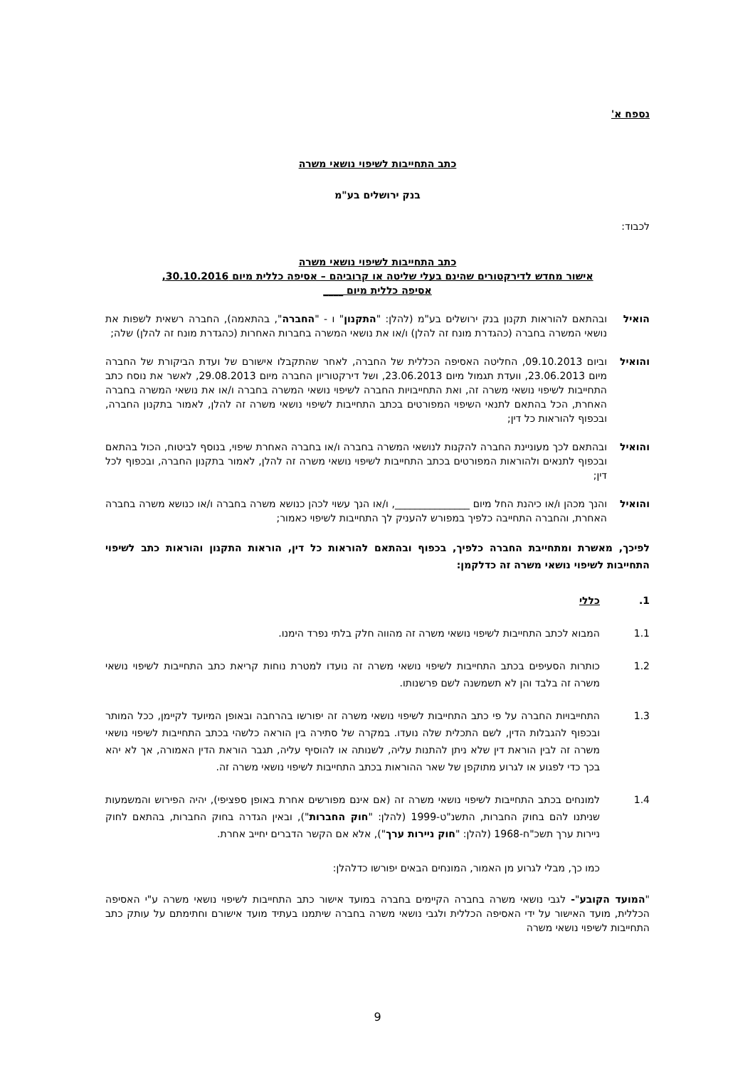נספח א'
כתב התחייבות לשיפוי נושאי משרה
בנק ירושלים בע"מ
לכבוד:
כתב התחייבות לשיפוי נושאי משרה
אישור מחדש לדירקטורים שהינם בעלי שליטה או קרוביהם – אסיפה כללית מיום 30.10.2016,
אסיפה כללית מיום ____
הואיל ובהתאם להוראות תקנון בנק ירושלים בע"מ (להלן: "התקנון" ו - "החברה", בהתאמה), החברה רשאית לשפות את נושאי המשרה בחברה (כהגדרת מונח זה להלן) ו/או את נושאי המשרה בחברות האחרות (כהגדרת מונח זה להלן) שלה;
והואיל וביום 09.10.2013, החליטה האסיפה הכללית של החברה, לאחר שהתקבלו אישורם של ועדת הביקורת של החברה מיום 23.06.2013, וועדת תגמול מיום 23.06.2013, ושל דירקטוריון החברה מיום 29.08.2013, לאשר את נוסח כתב התחייבות לשיפוי נושאי משרה זה, ואת התחייבויות החברה לשיפוי נושאי המשרה בחברה ו/או את נושאי המשרה בחברה האחרת, הכל בהתאם לתנאי השיפוי המפורטים בכתב התחייבות לשיפוי נושאי משרה זה להלן, לאמור בתקנון החברה, ובכפוף להוראות כל דין;
והואיל ובהתאם לכך מעוניינת החברה להקנות לנושאי המשרה בחברה ו/או בחברה האחרת שיפוי, בנוסף לביטוח, הכול בהתאם ובכפוף לתנאים ולהוראות המפורטים בכתב התחייבות לשיפוי נושאי משרה זה להלן, לאמור בתקנון החברה, ובכפוף לכל דין;
והואיל והנך מכהן ו/או כיהנת החל מיום _______________, ו/או הנך עשוי לכהן כנושא משרה בחברה ו/או כנושא משרה בחברה האחרת, והחברה התחייבה כלפיך במפורש להעניק לך התחייבות לשיפוי כאמור;
לפיכך, מאשרת ומתחייבת החברה כלפיך, בכפוף ובהתאם להוראות כל דין, הוראות התקנון והוראות כתב לשיפוי התחייבות לשיפוי נושאי משרה זה כדלקמן:
1. כללי
1.1 המבוא לכתב התחייבות לשיפוי נושאי משרה זה מהווה חלק בלתי נפרד הימנו.
1.2 כותרות הסעיפים בכתב התחייבות לשיפוי נושאי משרה זה נועדו למטרת נוחות קריאת כתב התחייבות לשיפוי נושאי משרה זה בלבד והן לא תשמשנה לשם פרשנותו.
1.3 התחייבויות החברה על פי כתב התחייבות לשיפוי נושאי משרה זה יפורשו בהרחבה ובאופן המיועד לקיימן, ככל המותר ובכפוף להגבלות הדין, לשם התכלית שלה נועדו. במקרה של סתירה בין הוראה כלשהי בכתב התחייבות לשיפוי נושאי משרה זה לבין הוראת דין שלא ניתן להתנות עליה, לשנותה או להוסיף עליה, תגבר הוראת הדין האמורה, אך לא יהא בכך כדי לפגוע או לגרוע מתוקפן של שאר ההוראות בכתב התחייבות לשיפוי נושאי משרה זה.
1.4 למונחים בכתב התחייבות לשיפוי נושאי משרה זה (אם אינם מפורשים אחרת באופן ספציפי), יהיה הפירוש והמשמעות שניתנו להם בחוק החברות, התשנ"ט-1999 (להלן: "חוק החברות"), ובאין הגדרה בחוק החברות, בהתאם לחוק ניירות ערך תשכ"ח-1968 (להלן: "חוק ניירות ערך"), אלא אם הקשר הדברים יחייב אחרת.
כמו כך, מבלי לגרוע מן האמור, המונחים הבאים יפורשו כדלהלן:
"המועד הקובע"- לגבי נושאי משרה בחברה הקיימים בחברה במועד אישור כתב התחייבות לשיפוי נושאי משרה ע"י האסיפה הכללית, מועד האישור על ידי האסיפה הכללית ולגבי נושאי משרה בחברה שיתמנו בעתיד מועד אישורם וחתימתם על עותק כתב התחייבות לשיפוי נושאי משרה
9